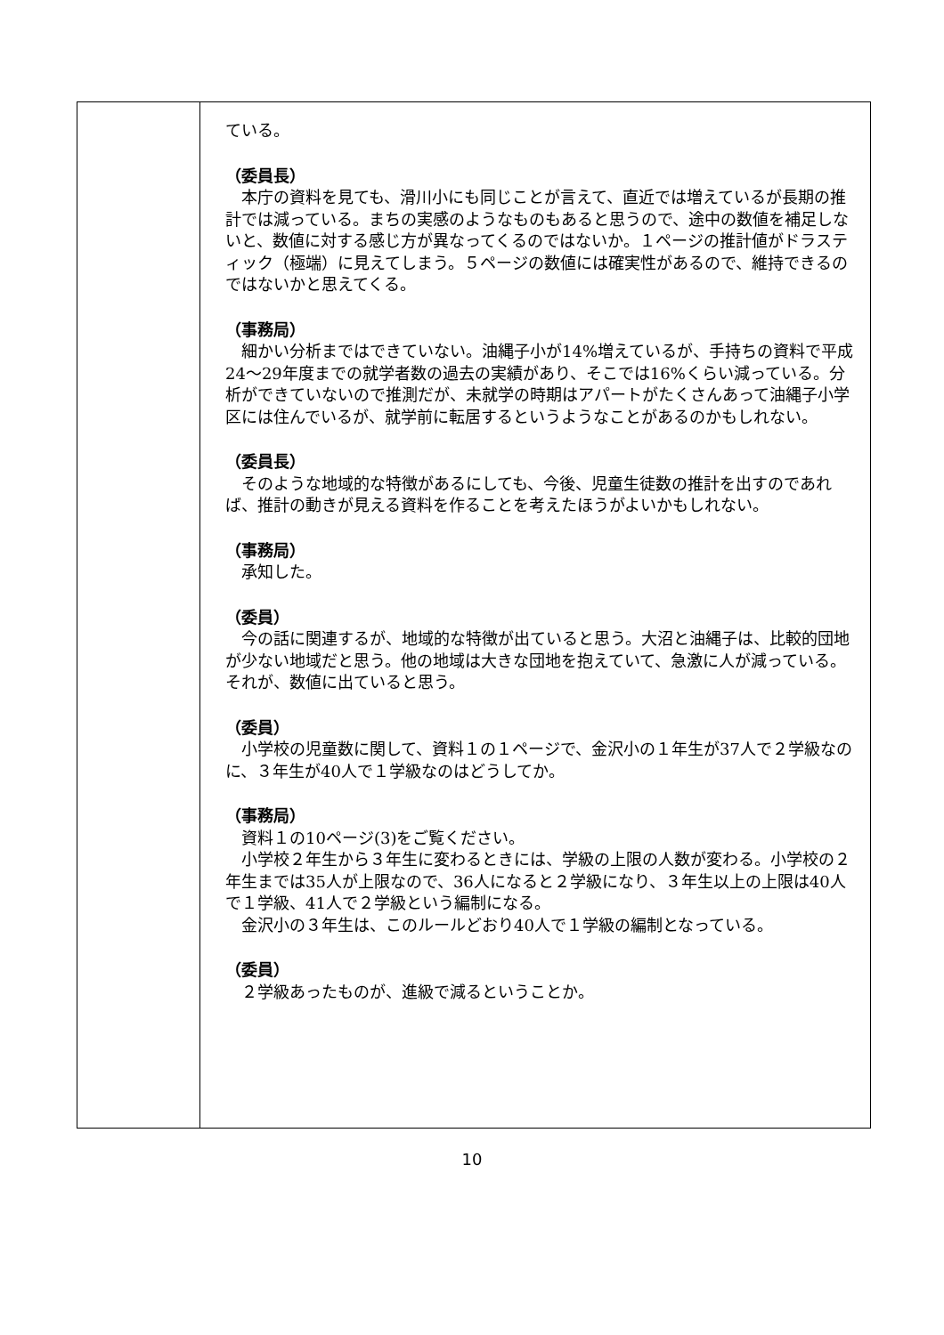| | ている。 （委員長） 本庁の資料を見ても、滑川小にも同じことが言えて、直近では増えているが長期の推計では減っている。まちの実感のようなものもあると思うので、途中の数値を補足しないと、数値に対する感じ方が異なってくるのではないか。１ページの推計値がドラスティック（極端）に見えてしまう。５ページの数値には確実性があるので、維持できるのではないかと思えてくる。 （事務局） 細かい分析まではできていない。油縄子小が14%増えているが、手持ちの資料で平成24～29年度までの就学者数の過去の実績があり、そこでは16%くらい減っている。分析ができていないので推測だが、未就学の時期はアパートがたくさんあって油縄子小学区には住んでいるが、就学前に転居するというようなことがあるのかもしれない。 （委員長） そのような地域的な特徴があるにしても、今後、児童生徒数の推計を出すのであれば、推計の動きが見える資料を作ることを考えたほうがよいかもしれない。 （事務局） 承知した。 （委員） 今の話に関連するが、地域的な特徴が出ていると思う。大沼と油縄子は、比較的団地が少ない地域だと思う。他の地域は大きな団地を抱えていて、急激に人が減っている。それが、数値に出ていると思う。 （委員） 小学校の児童数に関して、資料１の１ページで、金沢小の１年生が37人で２学級なのに、３年生が40人で１学級なのはどうしてか。 （事務局） 資料１の10ページ(3)をご覧ください。 小学校２年生から３年生に変わるときには、学級の上限の人数が変わる。小学校の２年生までは35人が上限なので、36人になると２学級になり、３年生以上の上限は40人で１学級、41人で２学級という編制になる。 金沢小の３年生は、このルールどおり40人で１学級の編制となっている。 （委員） ２学級あったものが、進級で減るということか。 |
10